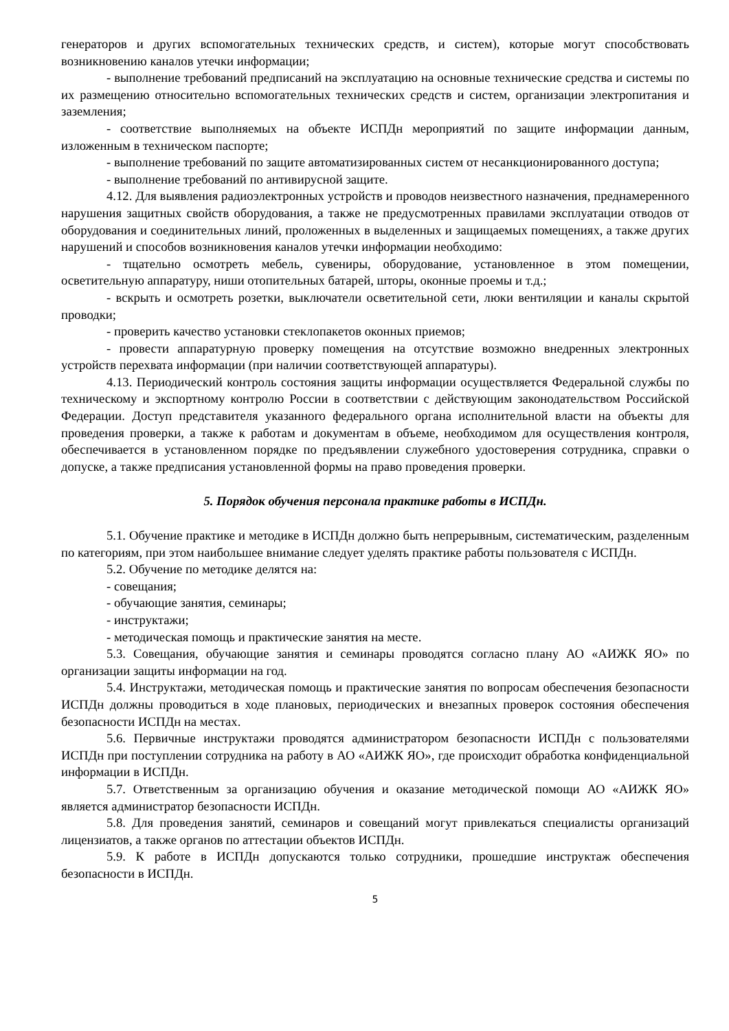генераторов и других вспомогательных технических средств, и систем), которые могут способствовать возникновению каналов утечки информации;
- выполнение требований предписаний на эксплуатацию на основные технические средства и системы по их размещению относительно вспомогательных технических средств и систем, организации электропитания и заземления;
- соответствие выполняемых на объекте ИСПДн мероприятий по защите информации данным, изложенным в техническом паспорте;
- выполнение требований по защите автоматизированных систем от несанкционированного доступа;
- выполнение требований по антивирусной защите.
4.12. Для выявления радиоэлектронных устройств и проводов неизвестного назначения, преднамеренного нарушения защитных свойств оборудования, а также не предусмотренных правилами эксплуатации отводов от оборудования и соединительных линий, проложенных в выделенных и защищаемых помещениях, а также других нарушений и способов возникновения каналов утечки информации необходимо:
- тщательно осмотреть мебель, сувениры, оборудование, установленное в этом помещении, осветительную аппаратуру, ниши отопительных батарей, шторы, оконные проемы и т.д.;
- вскрыть и осмотреть розетки, выключатели осветительной сети, люки вентиляции и каналы скрытой проводки;
- проверить качество установки стеклопакетов оконных приемов;
- провести аппаратурную проверку помещения на отсутствие возможно внедренных электронных устройств перехвата информации (при наличии соответствующей аппаратуры).
4.13. Периодический контроль состояния защиты информации осуществляется Федеральной службы по техническому и экспортному контролю России в соответствии с действующим законодательством Российской Федерации. Доступ представителя указанного федерального органа исполнительной власти на объекты для проведения проверки, а также к работам и документам в объеме, необходимом для осуществления контроля, обеспечивается в установленном порядке по предъявлении служебного удостоверения сотрудника, справки о допуске, а также предписания установленной формы на право проведения проверки.
5. Порядок обучения персонала практике работы в ИСПДн.
5.1. Обучение практике и методике в ИСПДн должно быть непрерывным, систематическим, разделенным по категориям, при этом наибольшее внимание следует уделять практике работы пользователя с ИСПДн.
5.2. Обучение по методике делятся на:
- совещания;
- обучающие занятия, семинары;
- инструктажи;
- методическая помощь и практические занятия на месте.
5.3. Совещания, обучающие занятия и семинары проводятся согласно плану АО «АИЖК ЯО» по организации защиты информации на год.
5.4. Инструктажи, методическая помощь и практические занятия по вопросам обеспечения безопасности ИСПДн должны проводиться в ходе плановых, периодических и внезапных проверок состояния обеспечения безопасности ИСПДн на местах.
5.6. Первичные инструктажи проводятся администратором безопасности ИСПДн с пользователями ИСПДн при поступлении сотрудника на работу в АО «АИЖК ЯО», где происходит обработка конфиденциальной информации в ИСПДн.
5.7. Ответственным за организацию обучения и оказание методической помощи АО «АИЖК ЯО» является администратор безопасности ИСПДн.
5.8. Для проведения занятий, семинаров и совещаний могут привлекаться специалисты организаций лицензиатов, а также органов по аттестации объектов ИСПДн.
5.9. К работе в ИСПДн допускаются только сотрудники, прошедшие инструктаж обеспечения безопасности в ИСПДн.
5